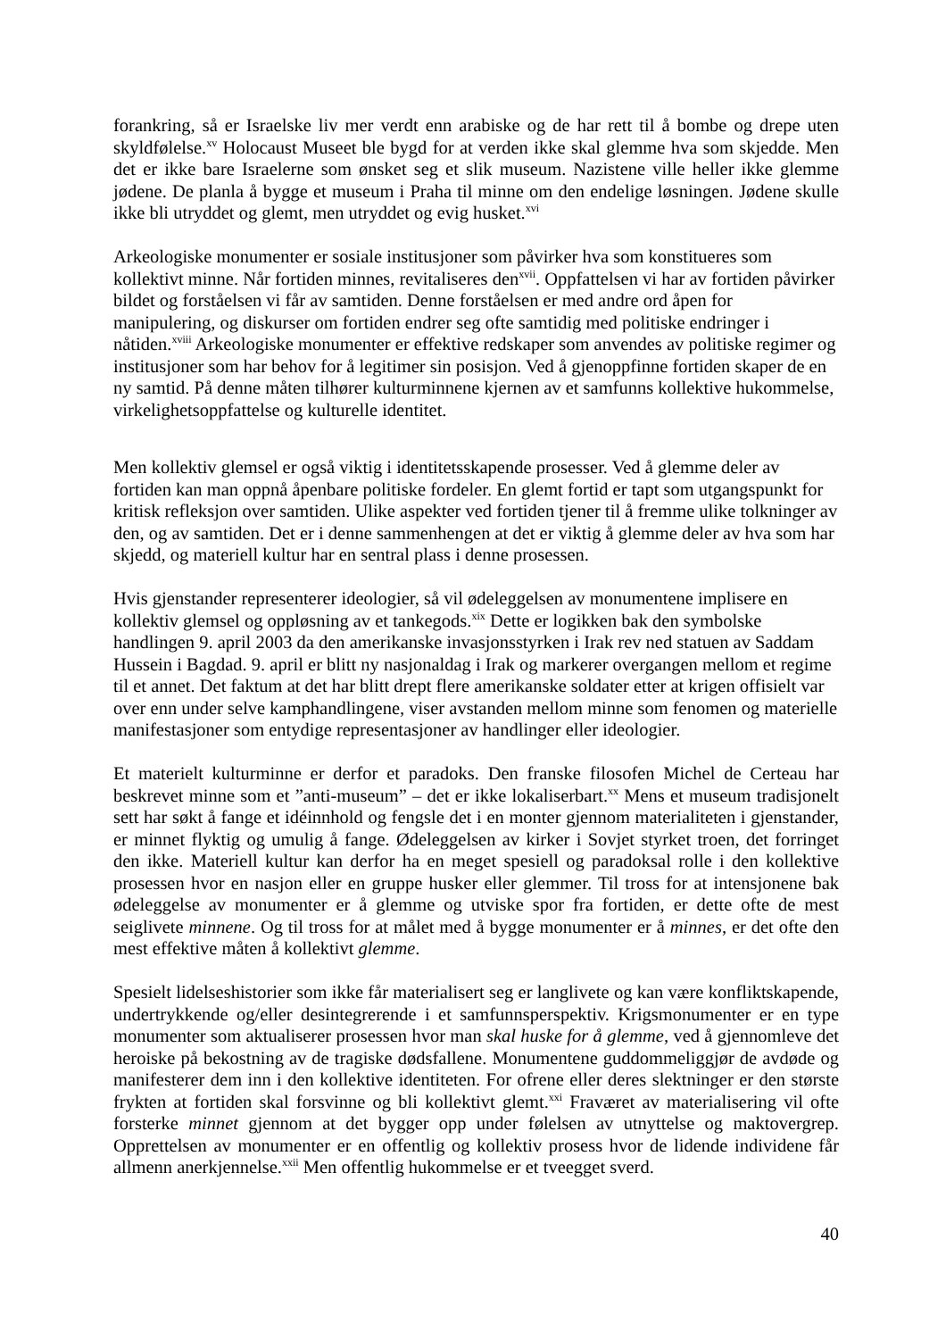forankring, så er Israelske liv mer verdt enn arabiske og de har rett til å bombe og drepe uten skyldfølelse.<sup>xv</sup> Holocaust Museet ble bygd for at verden ikke skal glemme hva som skjedde. Men det er ikke bare Israelerne som ønsket seg et slik museum. Nazistene ville heller ikke glemme jødene. De planla å bygge et museum i Praha til minne om den endelige løsningen. Jødene skulle ikke bli utryddet og glemt, men utryddet og evig husket.<sup>xvi</sup>
Arkeologiske monumenter er sosiale institusjoner som påvirker hva som konstitueres som kollektivt minne. Når fortiden minnes, revitaliseres den<sup>xvii</sup>. Oppfattelsen vi har av fortiden påvirker bildet og forståelsen vi får av samtiden. Denne forståelsen er med andre ord åpen for manipulering, og diskurser om fortiden endrer seg ofte samtidig med politiske endringer i nåtiden.<sup>xviii</sup> Arkeologiske monumenter er effektive redskaper som anvendes av politiske regimer og institusjoner som har behov for å legitimer sin posisjon. Ved å gjenoppfinne fortiden skaper de en ny samtid. På denne måten tilhører kulturminnene kjernen av et samfunns kollektive hukommelse, virkelighetsoppfattelse og kulturelle identitet.
Men kollektiv glemsel er også viktig i identitetsskapende prosesser. Ved å glemme deler av fortiden kan man oppnå åpenbare politiske fordeler. En glemt fortid er tapt som utgangspunkt for kritisk refleksjon over samtiden. Ulike aspekter ved fortiden tjener til å fremme ulike tolkninger av den, og av samtiden. Det er i denne sammenhengen at det er viktig å glemme deler av hva som har skjedd, og materiell kultur har en sentral plass i denne prosessen.
Hvis gjenstander representerer ideologier, så vil ødeleggelsen av monumentene implisere en kollektiv glemsel og oppløsning av et tankegods.<sup>xix</sup> Dette er logikken bak den symbolske handlingen 9. april 2003 da den amerikanske invasjonsstyrken i Irak rev ned statuen av Saddam Hussein i Bagdad. 9. april er blitt ny nasjonaldag i Irak og markerer overgangen mellom et regime til et annet. Det faktum at det har blitt drept flere amerikanske soldater etter at krigen offisielt var over enn under selve kamphandlingene, viser avstanden mellom minne som fenomen og materielle manifestasjoner som entydige representasjoner av handlinger eller ideologier.
Et materielt kulturminne er derfor et paradoks. Den franske filosofen Michel de Certeau har beskrevet minne som et ”anti-museum” – det er ikke lokaliserbart.<sup>xx</sup> Mens et museum tradisjonelt sett har søkt å fange et idéinnhold og fengsle det i en monter gjennom materialiteten i gjenstander, er minnet flyktig og umulig å fange. Ødeleggelsen av kirker i Sovjet styrket troen, det forringet den ikke. Materiell kultur kan derfor ha en meget spesiell og paradoksal rolle i den kollektive prosessen hvor en nasjon eller en gruppe husker eller glemmer. Til tross for at intensjonene bak ødeleggelse av monumenter er å glemme og utviske spor fra fortiden, er dette ofte de mest seiglivete minnene. Og til tross for at målet med å bygge monumenter er å minnes, er det ofte den mest effektive måten å kollektivt glemme.
Spesielt lidelseshistorier som ikke får materialisert seg er langlivete og kan være konfliktskapende, undertrykkende og/eller desintegrerende i et samfunnsperspektiv. Krigsmonumenter er en type monumenter som aktualiserer prosessen hvor man skal huske for å glemme, ved å gjennomleve det heroiske på bekostning av de tragiske dødsfallene. Monumentene guddommeliggjør de avdøde og manifesterer dem inn i den kollektive identiteten. For ofrene eller deres slektninger er den største frykten at fortiden skal forsvinne og bli kollektivt glemt.<sup>xxi</sup> Fraværet av materialisering vil ofte forsterke minnet gjennom at det bygger opp under følelsen av utnyttelse og maktovergrep. Opprettelsen av monumenter er en offentlig og kollektiv prosess hvor de lidende individene får allmenn anerkjennelse.<sup>xxii</sup> Men offentlig hukommelse er et tveegget sverd.
40